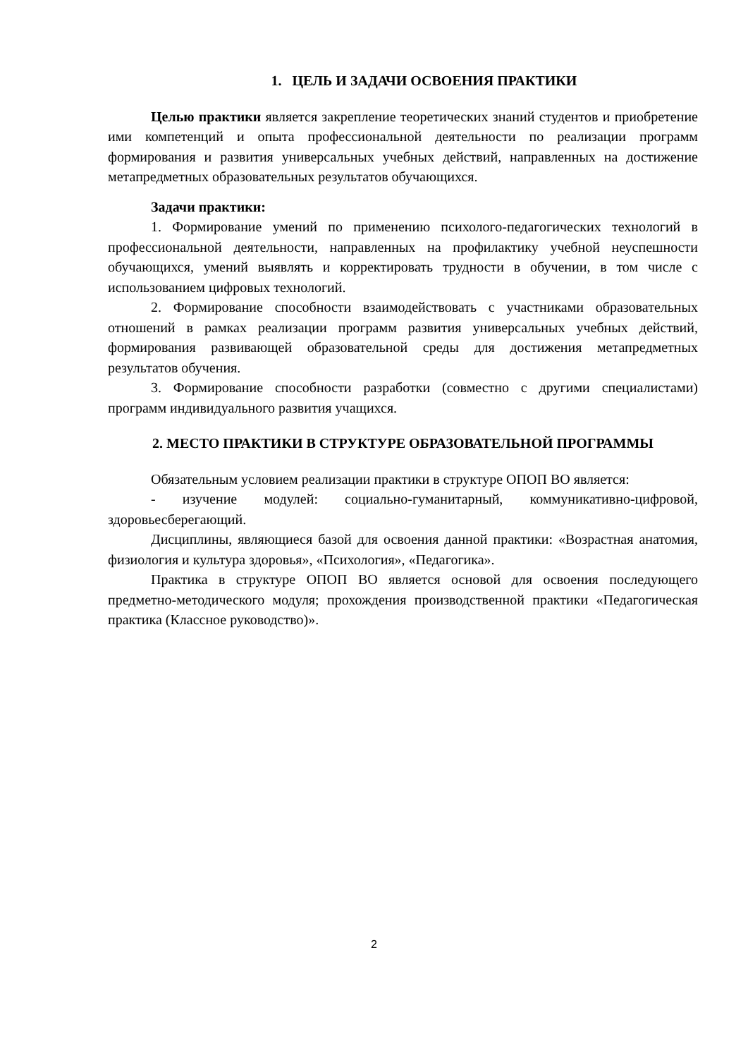1. ЦЕЛЬ И ЗАДАЧИ ОСВОЕНИЯ ПРАКТИКИ
Целью практики является закрепление теоретических знаний студентов и приобретение ими компетенций и опыта профессиональной деятельности по реализации программ формирования и развития универсальных учебных действий, направленных на достижение метапредметных образовательных результатов обучающихся.
Задачи практики:
1. Формирование умений по применению психолого-педагогических технологий в профессиональной деятельности, направленных на профилактику учебной неуспешности обучающихся, умений выявлять и корректировать трудности в обучении, в том числе с использованием цифровых технологий.
2. Формирование способности взаимодействовать с участниками образовательных отношений в рамках реализации программ развития универсальных учебных действий, формирования развивающей образовательной среды для достижения метапредметных результатов обучения.
3. Формирование способности разработки (совместно с другими специалистами) программ индивидуального развития учащихся.
2. МЕСТО ПРАКТИКИ В СТРУКТУРЕ ОБРАЗОВАТЕЛЬНОЙ ПРОГРАММЫ
Обязательным условием реализации практики в структуре ОПОП ВО является:
- изучение модулей: социально-гуманитарный, коммуникативно-цифровой, здоровьесберегающий.
Дисциплины, являющиеся базой для освоения данной практики: «Возрастная анатомия, физиология и культура здоровья», «Психология», «Педагогика».
Практика в структуре ОПОП ВО является основой для освоения последующего предметно-методического модуля; прохождения производственной практики «Педагогическая практика (Классное руководство)».
2